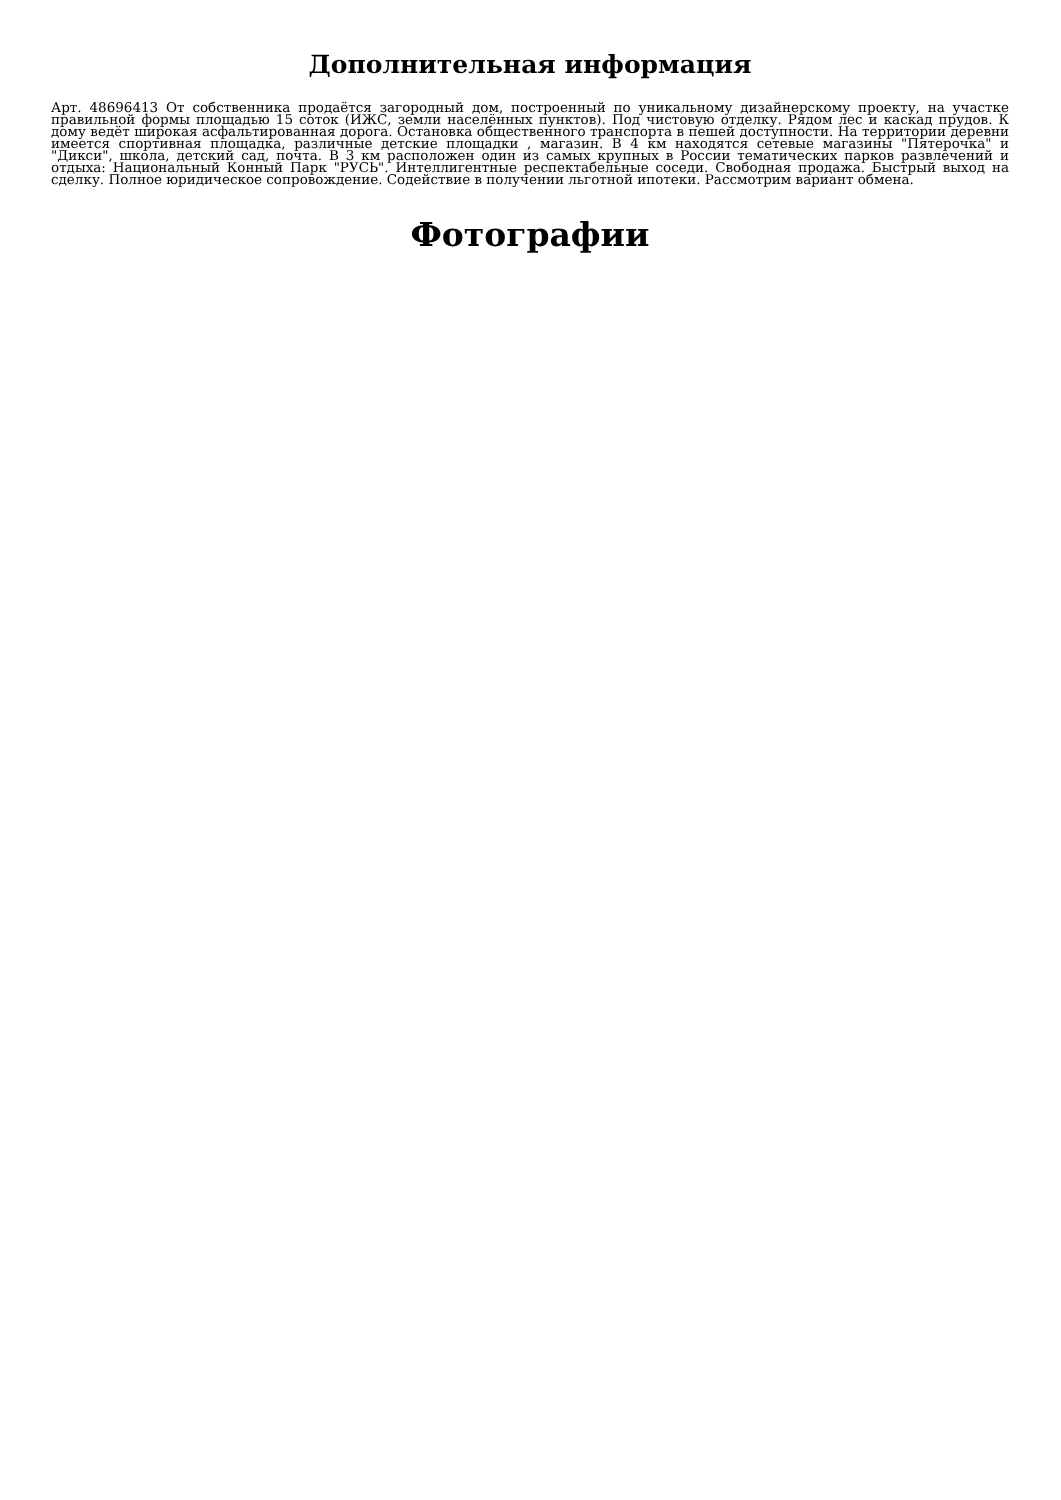Дополнительная информация
Арт. 48696413 От собственника продаётся загородный дом, построенный по уникальному дизайнерскому проекту, на участке правильной формы площадью 15 соток (ИЖС, земли населённых пунктов). Под чистовую отделку. Рядом лес и каскад прудов. К дому ведёт широкая асфальтированная дорога. Остановка общественного транспорта в пешей доступности. На территории деревни имеется спортивная площадка, различные детские площадки , магазин. В 4 км находятся сетевые магазины "Пятерочка" и "Дикси", школа, детский сад, почта. В 3 км расположен один из самых крупных в России тематических парков развлечений и отдыха: Национальный Конный Парк "РУСЬ". Интеллигентные респектабельные соседи. Свободная продажа. Быстрый выход на сделку. Полное юридическое сопровождение. Содействие в получении льготной ипотеки. Рассмотрим вариант обмена.
Фотографии